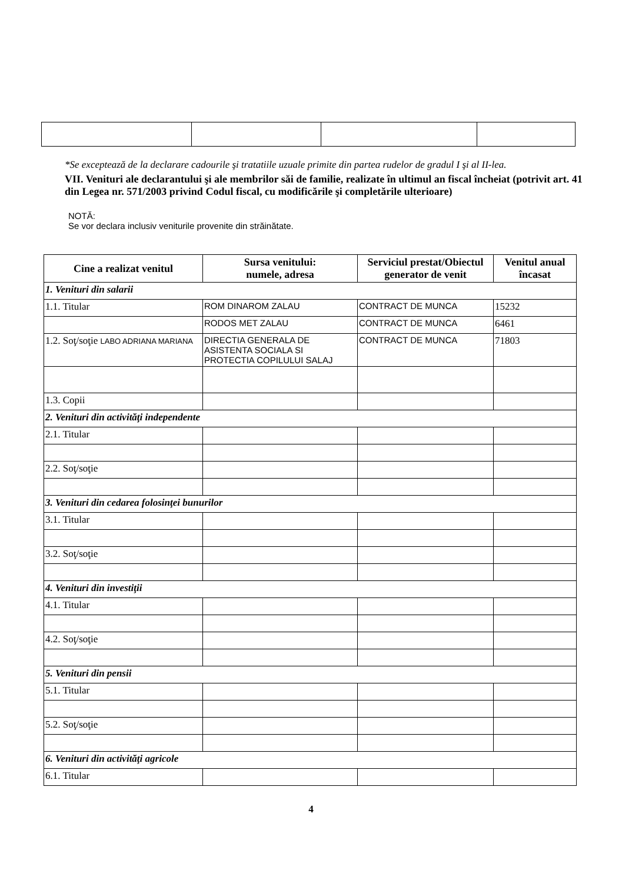*Se exceptează de la declarare cadourile şi tratatiile uzuale primite din partea rudelor de gradul I şi al II-lea.
VII. Venituri ale declarantului şi ale membrilor săi de familie, realizate în ultimul an fiscal încheiat (potrivit art. 41 din Legea nr. 571/2003 privind Codul fiscal, cu modificările şi completările ulterioare)
NOTĂ:
Se vor declara inclusiv veniturile provenite din străinătate.
| Cine a realizat venitul | Sursa venitului: numele, adresa | Serviciul prestat/Obiectul generator de venit | Venitul anual încasat |
| --- | --- | --- | --- |
| 1. Venituri din salarii | | | |
| 1.1. Titular | ROM DINAROM ZALAU | CONTRACT DE MUNCA | 15232 |
| | RODOS MET ZALAU | CONTRACT DE MUNCA | 6461 |
| 1.2. Soţ/soţie LABO ADRIANA MARIANA | DIRECTIA GENERALA DE ASISTENTA SOCIALA SI PROTECTIA COPILULUI SALAJ | CONTRACT DE MUNCA | 71803 |
| 1.3. Copii | | | |
| 2. Venituri din activităţi independente | | | |
| 2.1. Titular | | | |
| 2.2. Soţ/soţie | | | |
| 3. Venituri din cedarea folosinţei bunurilor | | | |
| 3.1. Titular | | | |
| 3.2. Soţ/soţie | | | |
| 4. Venituri din investiţii | | | |
| 4.1. Titular | | | |
| 4.2. Soţ/soţie | | | |
| 5. Venituri din pensii | | | |
| 5.1. Titular | | | |
| 5.2. Soţ/soţie | | | |
| 6. Venituri din activităţi agricole | | | |
| 6.1. Titular | | | |
4